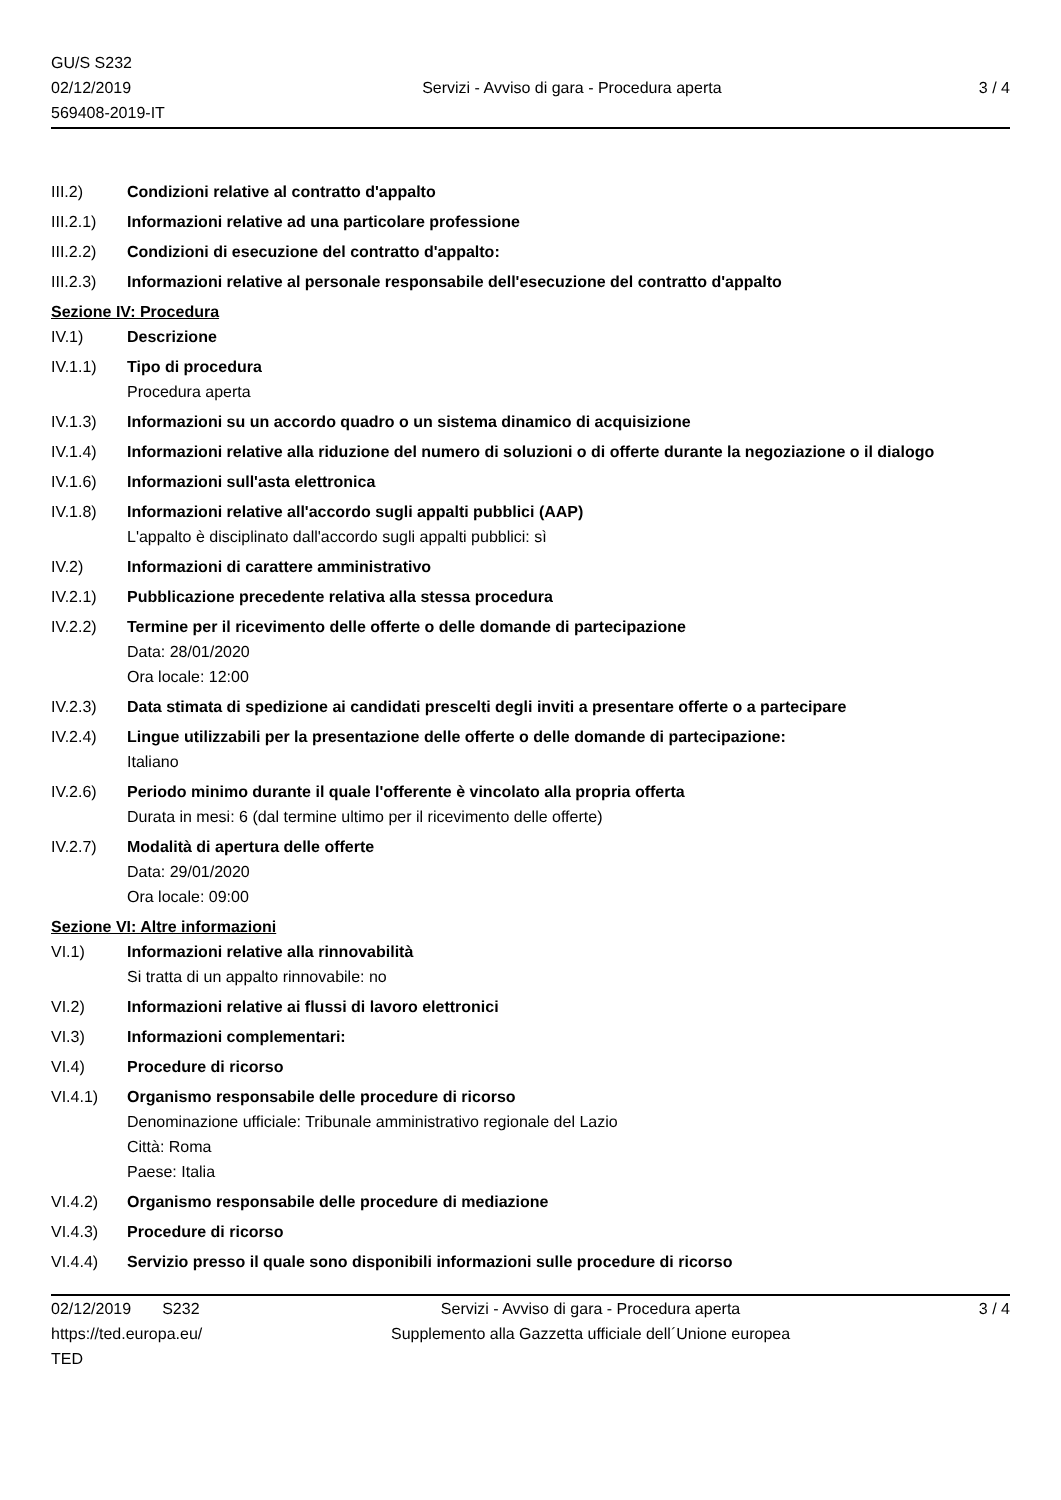GU/S S232
02/12/2019
569408-2019-IT
Servizi - Avviso di gara - Procedura aperta
3 / 4
III.2) Condizioni relative al contratto d'appalto
III.2.1)
Informazioni relative ad una particolare professione
III.2.2)
Condizioni di esecuzione del contratto d'appalto:
III.2.3)
Informazioni relative al personale responsabile dell'esecuzione del contratto d'appalto
Sezione IV: Procedura
IV.1) Descrizione
IV.1.1) Tipo di procedura
Procedura aperta
IV.1.3) Informazioni su un accordo quadro o un sistema dinamico di acquisizione
IV.1.4) Informazioni relative alla riduzione del numero di soluzioni o di offerte durante la negoziazione o il dialogo
IV.1.6) Informazioni sull'asta elettronica
IV.1.8) Informazioni relative all'accordo sugli appalti pubblici (AAP)
L'appalto è disciplinato dall'accordo sugli appalti pubblici: sì
IV.2) Informazioni di carattere amministrativo
IV.2.1) Pubblicazione precedente relativa alla stessa procedura
IV.2.2) Termine per il ricevimento delle offerte o delle domande di partecipazione
Data: 28/01/2020
Ora locale: 12:00
IV.2.3) Data stimata di spedizione ai candidati prescelti degli inviti a presentare offerte o a partecipare
IV.2.4) Lingue utilizzabili per la presentazione delle offerte o delle domande di partecipazione:
Italiano
IV.2.6) Periodo minimo durante il quale l'offerente è vincolato alla propria offerta
Durata in mesi: 6 (dal termine ultimo per il ricevimento delle offerte)
IV.2.7) Modalità di apertura delle offerte
Data: 29/01/2020
Ora locale: 09:00
Sezione VI: Altre informazioni
VI.1) Informazioni relative alla rinnovabilità
Si tratta di un appalto rinnovabile: no
VI.2) Informazioni relative ai flussi di lavoro elettronici
VI.3) Informazioni complementari:
VI.4) Procedure di ricorso
VI.4.1) Organismo responsabile delle procedure di ricorso
Denominazione ufficiale: Tribunale amministrativo regionale del Lazio
Città: Roma
Paese: Italia
VI.4.2) Organismo responsabile delle procedure di mediazione
VI.4.3) Procedure di ricorso
VI.4.4) Servizio presso il quale sono disponibili informazioni sulle procedure di ricorso
02/12/2019 S232
https://ted.europa.eu/
TED
Servizi - Avviso di gara - Procedura aperta
Supplemento alla Gazzetta ufficiale dell´Unione europea
3 / 4